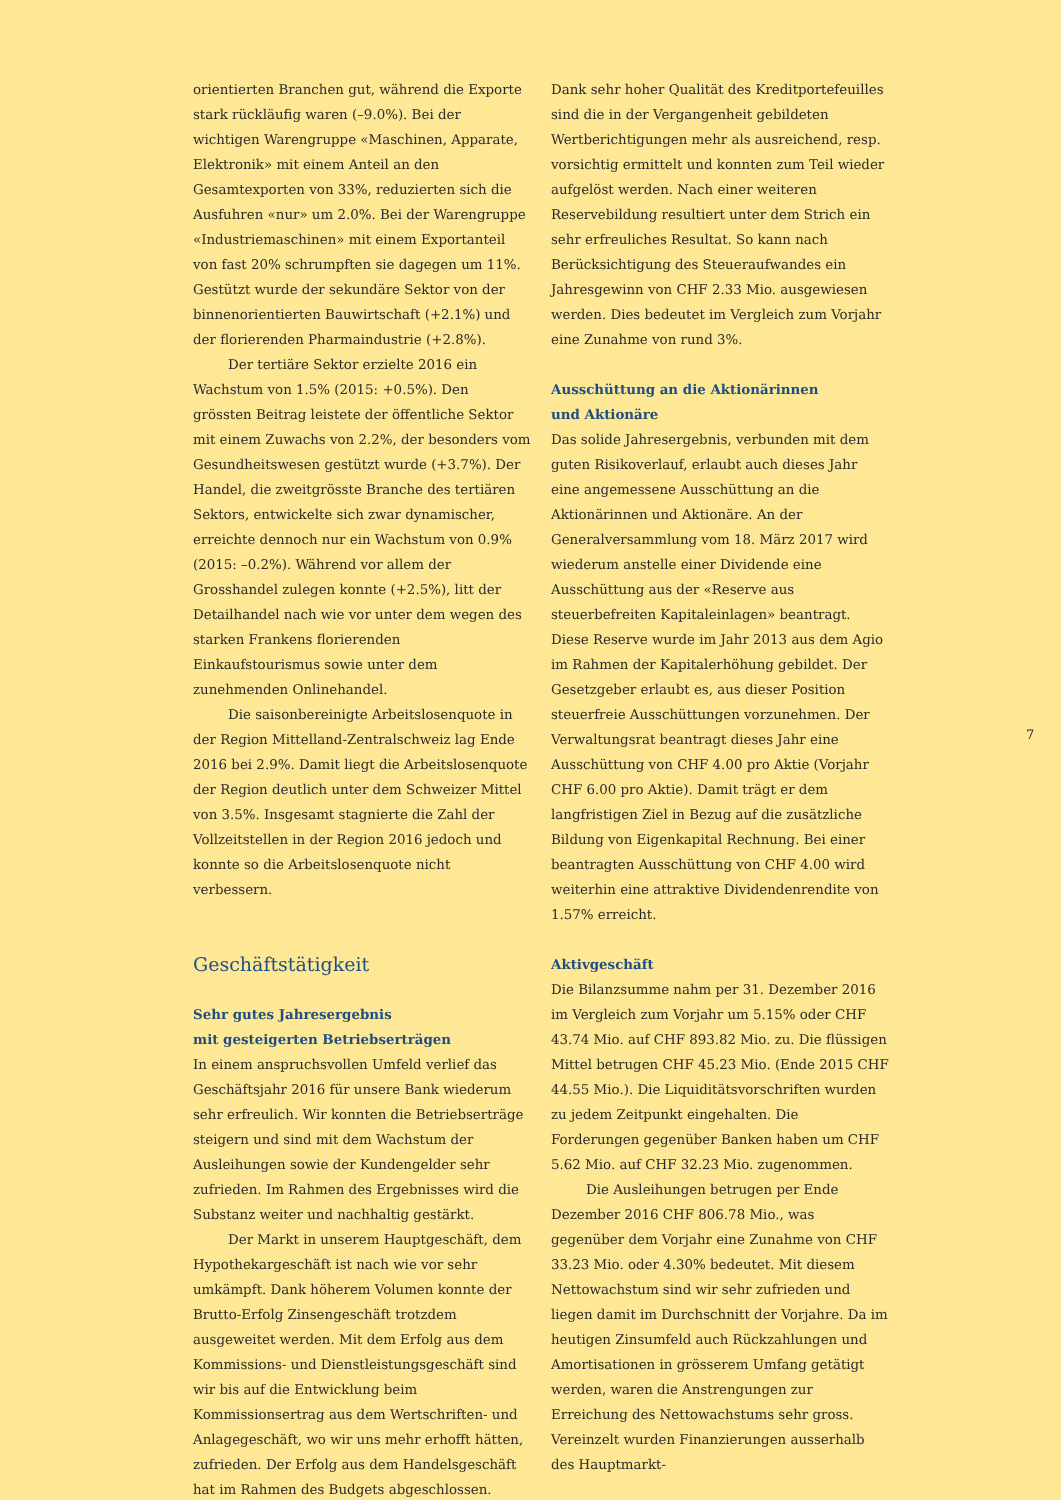orientierten Branchen gut, während die Exporte stark rückläufig waren (–9.0%). Bei der wichtigen Warengruppe «Maschinen, Apparate, Elektronik» mit einem Anteil an den Gesamtexporten von 33%, reduzierten sich die Ausfuhren «nur» um 2.0%. Bei der Warengruppe «Industriemaschinen» mit einem Exportanteil von fast 20% schrumpften sie dagegen um 11%. Gestützt wurde der sekundäre Sektor von der binnenorientierten Bauwirtschaft (+2.1%) und der florierenden Pharmaindustrie (+2.8%).
Der tertiäre Sektor erzielte 2016 ein Wachstum von 1.5% (2015: +0.5%). Den grössten Beitrag leistete der öffentliche Sektor mit einem Zuwachs von 2.2%, der besonders vom Gesundheitswesen gestützt wurde (+3.7%). Der Handel, die zweitgrösste Branche des tertiären Sektors, entwickelte sich zwar dynamischer, erreichte dennoch nur ein Wachstum von 0.9% (2015: –0.2%). Während vor allem der Grosshandel zulegen konnte (+2.5%), litt der Detailhandel nach wie vor unter dem wegen des starken Frankens florierenden Einkaufstourismus sowie unter dem zunehmenden Onlinehandel.
Die saisonbereinigte Arbeitslosenquote in der Region Mittelland-Zentralschweiz lag Ende 2016 bei 2.9%. Damit liegt die Arbeitslosenquote der Region deutlich unter dem Schweizer Mittel von 3.5%. Insgesamt stagnierte die Zahl der Vollzeitstellen in der Region 2016 jedoch und konnte so die Arbeitslosenquote nicht verbessern.
Geschäftstätigkeit
Sehr gutes Jahresergebnis
mit gesteigerten Betriebserträgen
In einem anspruchsvollen Umfeld verlief das Geschäftsjahr 2016 für unsere Bank wiederum sehr erfreulich. Wir konnten die Betriebserträge steigern und sind mit dem Wachstum der Ausleihungen sowie der Kundengelder sehr zufrieden. Im Rahmen des Ergebnisses wird die Substanz weiter und nachhaltig gestärkt.
Der Markt in unserem Hauptgeschäft, dem Hypothekargeschäft ist nach wie vor sehr umkämpft. Dank höherem Volumen konnte der Brutto-Erfolg Zinsengeschäft trotzdem ausgeweitet werden. Mit dem Erfolg aus dem Kommissions- und Dienstleistungsgeschäft sind wir bis auf die Entwicklung beim Kommissionsertrag aus dem Wertschriften- und Anlagegeschäft, wo wir uns mehr erhofft hätten, zufrieden. Der Erfolg aus dem Handelsgeschäft hat im Rahmen des Budgets abgeschlossen.
Dank sehr hoher Qualität des Kreditportefeuilles sind die in der Vergangenheit gebildeten Wertberichtigungen mehr als ausreichend, resp. vorsichtig ermittelt und konnten zum Teil wieder aufgelöst werden. Nach einer weiteren Reservebildung resultiert unter dem Strich ein sehr erfreuliches Resultat. So kann nach Berücksichtigung des Steueraufwandes ein Jahresgewinn von CHF 2.33 Mio. ausgewiesen werden. Dies bedeutet im Vergleich zum Vorjahr eine Zunahme von rund 3%.
Ausschüttung an die Aktionärinnen
und Aktionäre
Das solide Jahresergebnis, verbunden mit dem guten Risikoverlauf, erlaubt auch dieses Jahr eine angemessene Ausschüttung an die Aktionärinnen und Aktionäre. An der Generalversammlung vom 18. März 2017 wird wiederum anstelle einer Dividende eine Ausschüttung aus der «Reserve aus steuerbefreiten Kapitaleinlagen» beantragt. Diese Reserve wurde im Jahr 2013 aus dem Agio im Rahmen der Kapitalerhöhung gebildet. Der Gesetzgeber erlaubt es, aus dieser Position steuerfreie Ausschüttungen vorzunehmen. Der Verwaltungsrat beantragt dieses Jahr eine Ausschüttung von CHF 4.00 pro Aktie (Vorjahr CHF 6.00 pro Aktie). Damit trägt er dem langfristigen Ziel in Bezug auf die zusätzliche Bildung von Eigenkapital Rechnung. Bei einer beantragten Ausschüttung von CHF 4.00 wird weiterhin eine attraktive Dividendenrendite von 1.57% erreicht.
Aktivgeschäft
Die Bilanzsumme nahm per 31. Dezember 2016 im Vergleich zum Vorjahr um 5.15% oder CHF 43.74 Mio. auf CHF 893.82 Mio. zu. Die flüssigen Mittel betrugen CHF 45.23 Mio. (Ende 2015 CHF 44.55 Mio.). Die Liquiditätsvorschriften wurden zu jedem Zeitpunkt eingehalten. Die Forderungen gegenüber Banken haben um CHF 5.62 Mio. auf CHF 32.23 Mio. zugenommen.
Die Ausleihungen betrugen per Ende Dezember 2016 CHF 806.78 Mio., was gegenüber dem Vorjahr eine Zunahme von CHF 33.23 Mio. oder 4.30% bedeutet. Mit diesem Nettowachstum sind wir sehr zufrieden und liegen damit im Durchschnitt der Vorjahre. Da im heutigen Zinsumfeld auch Rückzahlungen und Amortisationen in grösserem Umfang getätigt werden, waren die Anstrengungen zur Erreichung des Nettowachstums sehr gross. Vereinzelt wurden Finanzierungen ausserhalb des Hauptmarkt-
7